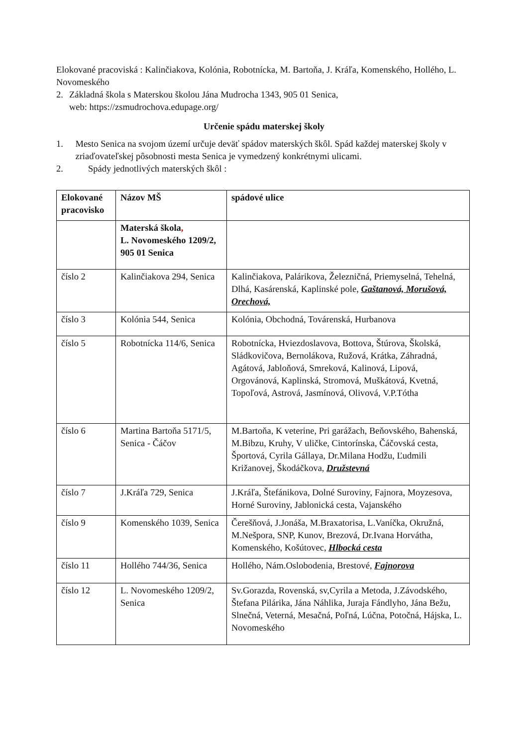Elokované pracoviská : Kalinčiakova, Kolónia, Robotnícka, M. Bartoňa, J. Kráľa, Komenského, Hollého, L. Novomeského
2. Základná škola s Materskou školou Jána Mudrocha 1343, 905 01 Senica,
web: https://zsmudrochova.edupage.org/
Určenie spádu materskej školy
1. Mesto Senica na svojom území určuje deväť spádov materských škôl. Spád každej materskej školy v zriaďovateľskej pôsobnosti mesta Senica je vymedzený konkrétnymi ulicami.
2. Spády jednotlivých materských škôl :
| Elokované pracovisko | Názov MŠ | spádové ulice |
| --- | --- | --- |
| | Materská škola , L. Novomeského 1209/2, 905 01 Senica | |
| číslo 2 | Kalinčiakova 294, Senica | Kalinčiakova, Palárikova, Železničná, Priemyselná, Tehelná, Dlhá, Kasárenská, Kaplinské pole, Gaštanová, Morušová, Orechová, |
| číslo 3 | Kolónia 544, Senica | Kolónia, Obchodná, Továrenská, Hurbanova |
| číslo 5 | Robotnícka 114/6, Senica | Robotnícka, Hviezdoslavova, Bottova, Štúrova, Školská, Sládkovičova, Bernolákova, Ružová, Krátka, Záhradná, Agátová, Jabloňová, Smreková, Kalinová, Lipová, Orgovánová, Kaplinská, Stromová, Muškátová, Kvetná, Topoľová, Astrová, Jasmínová, Olivová, V.P.Tótha |
| číslo 6 | Martina Bartoňa 5171/5, Senica - Čáčov | M.Bartoňa, K veterine, Pri garážach, Beňovského, Bahenská, M.Bibzu, Kruhy, V uličke, Cintorínska, Čáčovská cesta, Športová, Cyrila Gállaya, Dr.Milana Hodžu, Ľudmili Križanovej, Škodáčkova, Družstevná |
| číslo 7 | J.Kráľa 729, Senica | J.Kráľa, Štefánikova, Dolné Suroviny, Fajnora, Moyzesova, Horné Suroviny, Jablonická cesta, Vajanského |
| číslo 9 | Komenského 1039, Senica | Čerešňová, J.Jonáša, M.Braxatorisa, L.Vaníčka, Okružná, M.Nešpora, SNP, Kunov, Brezová, Dr.Ivana Horvátha, Komenského, Košútovec, Hlbocká cesta |
| číslo 11 | Hollého 744/36, Senica | Hollého, Nám.Oslobodenia, Brestové, Fajnorova |
| číslo 12 | L. Novomeského 1209/2, Senica | Sv.Gorazda, Rovenská, sv,Cyrila a Metoda, J.Závodského, Štefana Pilárika, Jána Náhlika, Juraja Fándlyho, Jána Bežu, Slnečná, Veterná, Mesačná, Poľná, Lúčna, Potočná, Hájska, L. Novomeského |